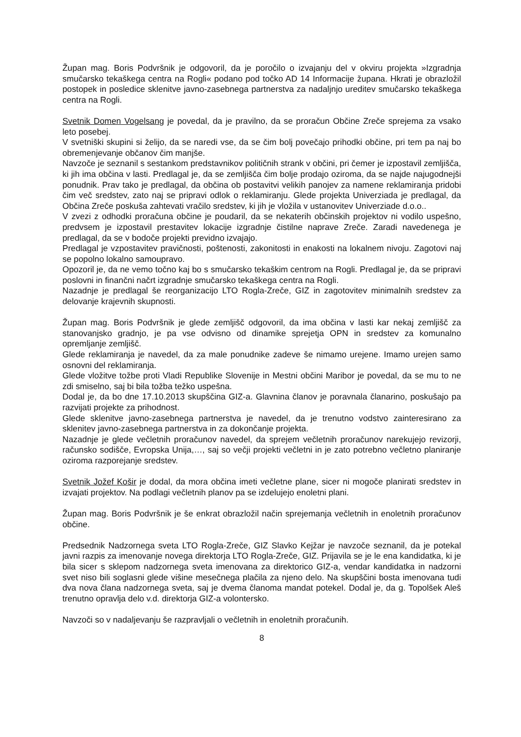Župan mag. Boris Podvršnik je odgovoril, da je poročilo o izvajanju del v okviru projekta »Izgradnja smučarsko tekaškega centra na Rogli« podano pod točko AD 14 Informacije župana. Hkrati je obrazložil postopek in posledice sklenitve javno-zasebnega partnerstva za nadaljnjo ureditev smučarsko tekaškega centra na Rogli.
Svetnik Domen Vogelsang je povedal, da je pravilno, da se proračun Občine Zreče sprejema za vsako leto posebej.
V svetniški skupini si želijo, da se naredi vse, da se čim bolj povečajo prihodki občine, pri tem pa naj bo obremenjevanje občanov čim manjše.
Navzoče je seznanil s sestankom predstavnikov političnih strank v občini, pri čemer je izpostavil zemljišča, ki jih ima občina v lasti. Predlagal je, da se zemljišča čim bolje prodajo oziroma, da se najde najugodnejši ponudnik. Prav tako je predlagal, da občina ob postavitvi velikih panojev za namene reklamiranja pridobi čim več sredstev, zato naj se pripravi odlok o reklamiranju. Glede projekta Univerziada je predlagal, da Občina Zreče poskuša zahtevati vračilo sredstev, ki jih je vložila v ustanovitev Univerziade d.o.o..
V zvezi z odhodki proračuna občine je poudaril, da se nekaterih občinskih projektov ni vodilo uspešno, predvsem je izpostavil prestavitev lokacije izgradnje čistilne naprave Zreče. Zaradi navedenega je predlagal, da se v bodoče projekti previdno izvajajo.
Predlagal je vzpostavitev pravičnosti, poštenosti, zakonitosti in enakosti na lokalnem nivoju. Zagotovi naj se popolno lokalno samoupravo.
Opozoril je, da ne vemo točno kaj bo s smučarsko tekaškim centrom na Rogli. Predlagal je, da se pripravi poslovni in finančni načrt izgradnje smučarsko tekaškega centra na Rogli.
Nazadnje je predlagal še reorganizacijo LTO Rogla-Zreče, GIZ in zagotovitev minimalnih sredstev za delovanje krajevnih skupnosti.
Župan mag. Boris Podvršnik je glede zemljišč odgovoril, da ima občina v lasti kar nekaj zemljišč za stanovanjsko gradnjo, je pa vse odvisno od dinamike sprejetja OPN in sredstev za komunalno opremljanje zemljišč.
Glede reklamiranja je navedel, da za male ponudnike zadeve še nimamo urejene. Imamo urejen samo osnovni del reklamiranja.
Glede vložitve tožbe proti Vladi Republike Slovenije in Mestni občini Maribor je povedal, da se mu to ne zdi smiselno, saj bi bila tožba težko uspešna.
Dodal je, da bo dne 17.10.2013 skupščina GIZ-a. Glavnina članov je poravnala članarino, poskušajo pa razvijati projekte za prihodnost.
Glede sklenitve javno-zasebnega partnerstva je navedel, da je trenutno vodstvo zainteresirano za sklenitev javno-zasebnega partnerstva in za dokončanje projekta.
Nazadnje je glede večletnih proračunov navedel, da sprejem večletnih proračunov narekujejo revizorji, računsko sodišče, Evropska Unija,…, saj so večji projekti večletni in je zato potrebno večletno planiranje oziroma razporejanje sredstev.
Svetnik Jožef Košir je dodal, da mora občina imeti večletne plane, sicer ni mogoče planirati sredstev in izvajati projektov. Na podlagi večletnih planov pa se izdelujejo enoletni plani.
Župan mag. Boris Podvršnik je še enkrat obrazložil način sprejemanja večletnih in enoletnih proračunov občine.
Predsednik Nadzornega sveta LTO Rogla-Zreče, GIZ Slavko Kejžar je navzoče seznanil, da je potekal javni razpis za imenovanje novega direktorja LTO Rogla-Zreče, GIZ. Prijavila se je le ena kandidatka, ki je bila sicer s sklepom nadzornega sveta imenovana za direktorico GIZ-a, vendar kandidatka in nadzorni svet niso bili soglasni glede višine mesečnega plačila za njeno delo. Na skupščini bosta imenovana tudi dva nova člana nadzornega sveta, saj je dvema članoma mandat potekel. Dodal je, da g. Topolšek Aleš trenutno opravlja delo v.d. direktorja GIZ-a volontersko.
Navzoči so v nadaljevanju še razpravljali o večletnih in enoletnih proračunih.
8